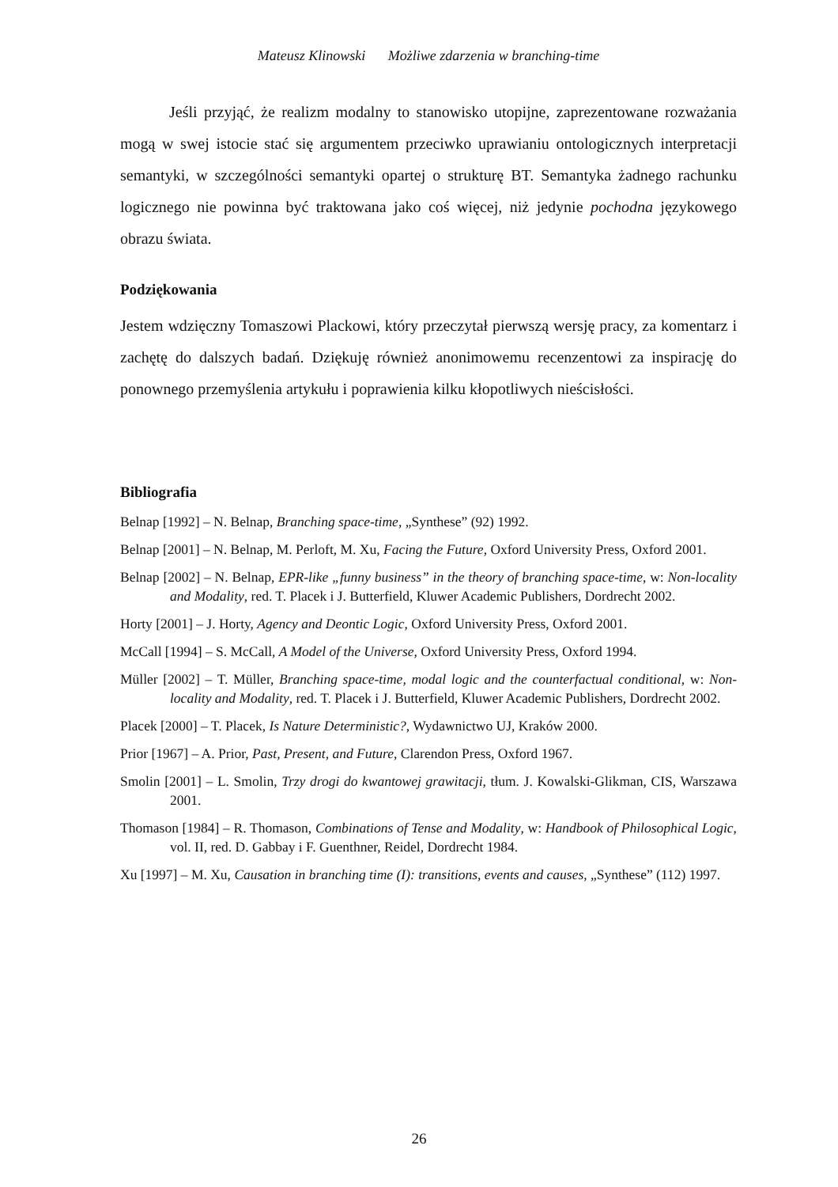Mateusz Klinowski Możliwe zdarzenia w branching-time
Jeśli przyjąć, że realizm modalny to stanowisko utopijne, zaprezentowane rozważania mogą w swej istocie stać się argumentem przeciwko uprawianiu ontologicznych interpretacji semantyki, w szczególności semantyki opartej o strukturę BT. Semantyka żadnego rachunku logicznego nie powinna być traktowana jako coś więcej, niż jedynie pochodna językowego obrazu świata.
Podziękowania
Jestem wdzięczny Tomaszowi Plackowi, który przeczytał pierwszą wersję pracy, za komentarz i zachętę do dalszych badań. Dziękuję również anonimowemu recenzentowi za inspirację do ponownego przemyślenia artykułu i poprawienia kilku kłopotliwych nieścisłości.
Bibliografia
Belnap [1992] – N. Belnap, Branching space-time, „Synthese” (92) 1992.
Belnap [2001] – N. Belnap, M. Perloft, M. Xu, Facing the Future, Oxford University Press, Oxford 2001.
Belnap [2002] – N. Belnap, EPR-like „funny business” in the theory of branching space-time, w: Non-locality and Modality, red. T. Placek i J. Butterfield, Kluwer Academic Publishers, Dordrecht 2002.
Horty [2001] – J. Horty, Agency and Deontic Logic, Oxford University Press, Oxford 2001.
McCall [1994] – S. McCall, A Model of the Universe, Oxford University Press, Oxford 1994.
Müller [2002] – T. Müller, Branching space-time, modal logic and the counterfactual conditional, w: Non-locality and Modality, red. T. Placek i J. Butterfield, Kluwer Academic Publishers, Dordrecht 2002.
Placek [2000] – T. Placek, Is Nature Deterministic?, Wydawnictwo UJ, Kraków 2000.
Prior [1967] – A. Prior, Past, Present, and Future, Clarendon Press, Oxford 1967.
Smolin [2001] – L. Smolin, Trzy drogi do kwantowej grawitacji, tłum. J. Kowalski-Glikman, CIS, Warszawa 2001.
Thomason [1984] – R. Thomason, Combinations of Tense and Modality, w: Handbook of Philosophical Logic, vol. II, red. D. Gabbay i F. Guenthner, Reidel, Dordrecht 1984.
Xu [1997] – M. Xu, Causation in branching time (I): transitions, events and causes, „Synthese” (112) 1997.
26